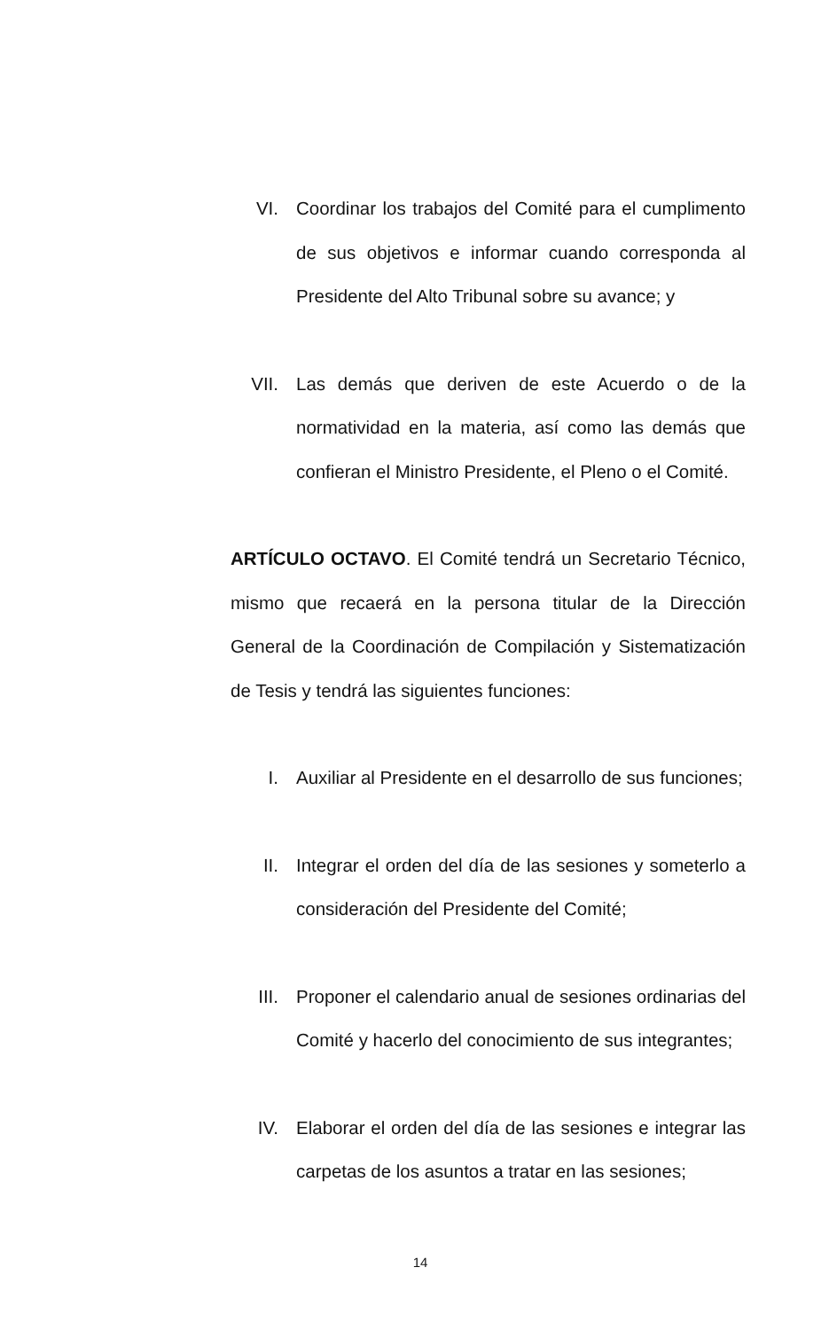VI. Coordinar los trabajos del Comité para el cumplimento de sus objetivos e informar cuando corresponda al Presidente del Alto Tribunal sobre su avance; y
VII. Las demás que deriven de este Acuerdo o de la normatividad en la materia, así como las demás que confieran el Ministro Presidente, el Pleno o el Comité.
ARTÍCULO OCTAVO. El Comité tendrá un Secretario Técnico, mismo que recaerá en la persona titular de la Dirección General de la Coordinación de Compilación y Sistematización de Tesis y tendrá las siguientes funciones:
I. Auxiliar al Presidente en el desarrollo de sus funciones;
II. Integrar el orden del día de las sesiones y someterlo a consideración del Presidente del Comité;
III. Proponer el calendario anual de sesiones ordinarias del Comité y hacerlo del conocimiento de sus integrantes;
IV. Elaborar el orden del día de las sesiones e integrar las carpetas de los asuntos a tratar en las sesiones;
14